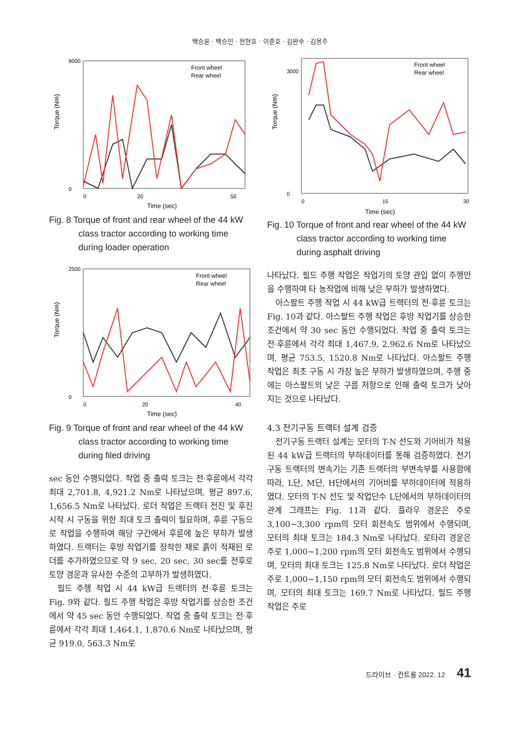백승윤 · 백승민 · 전현호 · 이준호 · 김완수 · 김용주
Torque (Nm)
6000
0
0
20
50
Time (sec)
Front wheel
Rear wheel
Fig. 8 Torque of front and rear wheel of the 44 kW class tractor according to working time during loader operation
Torque (Nm)
2500
0
0
20
40
Time (sec)
Front wheel
Rear wheel
Fig. 9 Torque of front and rear wheel of the 44 kW class tractor according to working time during filed driving
sec 동안 수행되었다. 작업 중 출력 토크는 전·후륜에서 각각 최대 2,701.8, 4,921.2 Nm로 나타났으며, 평균 897.6, 1,656.5 Nm로 나타났다. 로더 작업은 트랙터 전진 및 후진 시작 시 구동을 위한 최대 토크 출력이 필요하며, 후륜 구동으로 작업을 수행하여 해당 구간에서 후륜에 높은 부하가 발생하였다. 트랙터는 후방 작업기를 장착한 채로 흙이 적재된 로더를 추가하였으므로 약 9 sec, 20 sec, 30 sec를 전후로 토양 경운과 유사한 수준의 고부하가 발생하였다.
필드 주행 작업 시 44 kW급 트랙터의 전·후륜 토크는 Fig. 9와 같다. 필드 주행 작업은 후방 작업기를 상승한 조건에서 약 45 sec 동안 수행되었다. 작업 중 출력 토크는 전·후륜에서 각각 최대 1,464.1, 1,870.6 Nm로 나타났으며, 평균 919.0, 563.3 Nm로
Torque (Nm)
3000
0
0
15
30
Time (sec)
Front wheel
Rear wheel
Fig. 10 Torque of front and rear wheel of the 44 kW class tractor according to working time during asphalt driving
나타났다. 필드 주행 작업은 작업기의 토양 관입 없이 주행만을 수행하여 타 농작업에 비해 낮은 부하가 발생하였다.
아스팔트 주행 작업 시 44 kW급 트랙터의 전·후륜 토크는 Fig. 10과 같다. 아스팔트 주행 작업은 후방 작업기를 상승한 조건에서 약 30 sec 동안 수행되었다. 작업 중 출력 토크는 전·후륜에서 각각 최대 1,467.9, 2,962.6 Nm로 나타났으며, 평균 753.5, 1520.8 Nm로 나타났다. 아스팔트 주행 작업은 최초 구동 시 가장 높은 부하가 발생하였으며, 주행 중에는 아스팔트의 낮은 구름 저항으로 인해 출력 토크가 낮아지는 것으로 나타났다.
4.3 전기구동 트랙터 설계 검증
전기구동 트랙터 설계는 모터의 T-N 선도와 기어비가 적용된 44 kW급 트랙터의 부하데이터를 통해 검증하였다. 전기구동 트랙터의 변속기는 기존 트랙터의 부변속부를 사용함에 따라, L단, M단, H단에서의 기어비를 부하데이터에 적용하였다. 모터의 T-N 선도 및 작업단수 L단에서의 부하데이터의 관계 그래프는 Fig. 11과 같다. 플라우 경운은 주로 3,100~3,300 rpm의 모터 회전속도 범위에서 수행되며, 모터의 최대 토크는 184.3 Nm로 나타났다. 로타리 경운은 주로 1,000~1,200 rpm의 모터 회전속도 범위에서 수행되며, 모터의 최대 토크는 125.8 Nm로 나타났다. 로더 작업은 주로 1,000~1,150 rpm의 모터 회전속도 범위에서 수행되며, 모터의 최대 토크는 169.7 Nm로 나타났다. 필드 주행 작업은 주로
드라이브 · 컨트롤 2022. 12 41